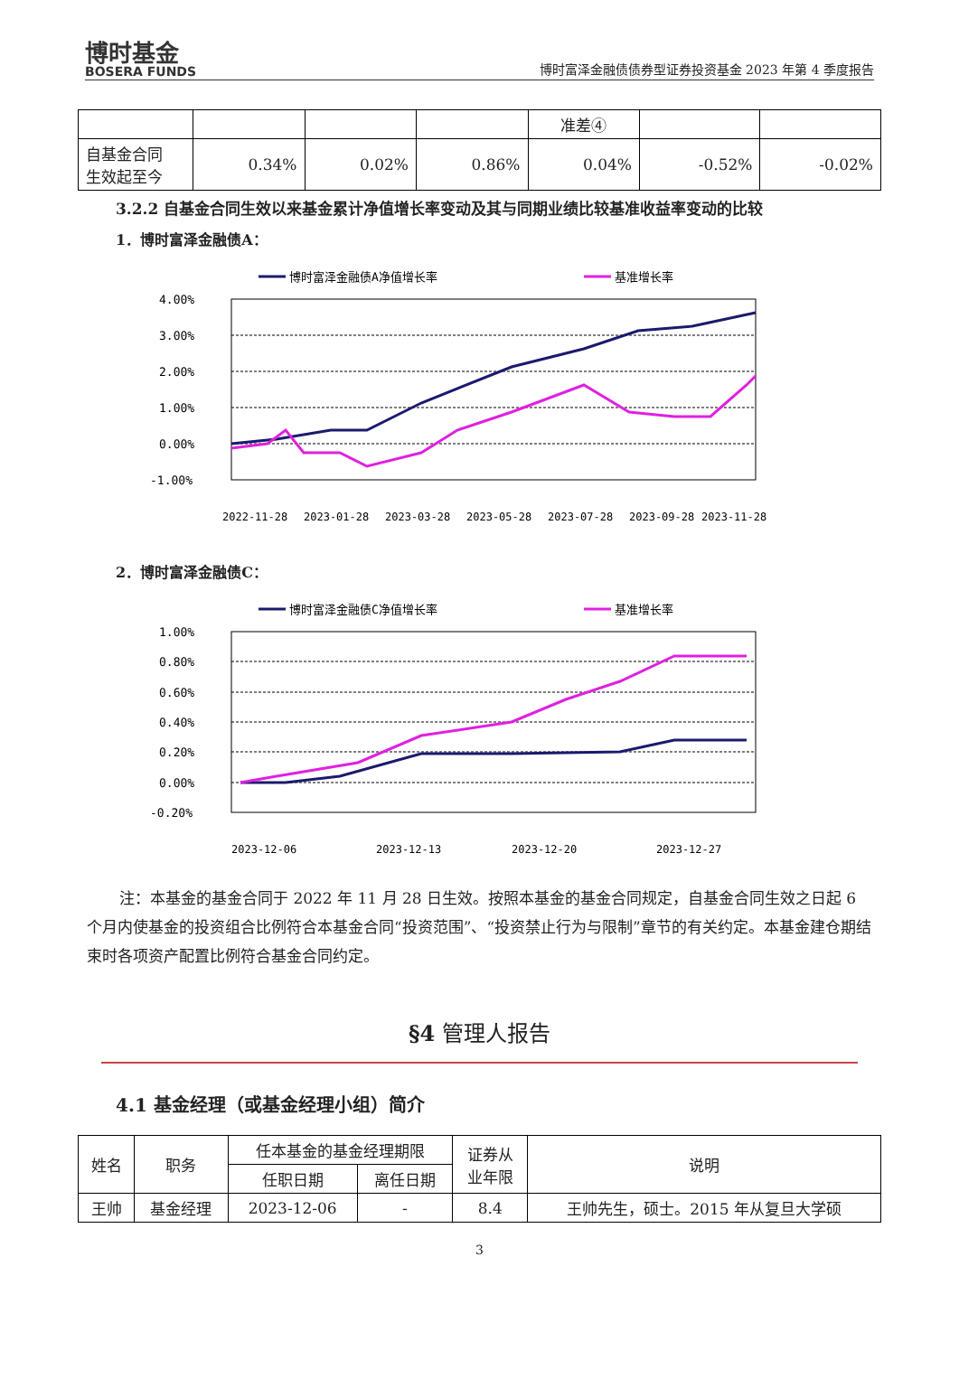博时基金
BOSERA FUNDS
博时富泽金融债债券型证券投资基金 2023 年第 4 季度报告
| | | | | 准差④ | | |
| 自基金合同 生效起至今 | 0.34% | 0.02% | 0.86% | 0.04% | -0.52% | -0.02% |
3.2.2 自基金合同生效以来基金累计净值增长率变动及其与同期业绩比较基准收益率变动的比较
1．博时富泽金融债A：
博时富泽金融债A净值增长率
基准增长率
4.00%
3.00%
2.00%
1.00%
0.00%
-1.00%
2022-11-28
2023-01-28
2023-03-28
2023-05-28
2023-07-28
2023-09-28
2023-11-28
2．博时富泽金融债C：
博时富泽金融债C净值增长率
基准增长率
1.00%
0.80%
0.60%
0.40%
0.20%
0.00%
-0.20%
2023-12-06
2023-12-13
2023-12-20
2023-12-27
注：本基金的基金合同于 2022 年 11 月 28 日生效。按照本基金的基金合同规定，自基金合同生效之日起 6 个月内使基金的投资组合比例符合本基金合同“投资范围”、“投资禁止行为与限制”章节的有关约定。本基金建仓期结束时各项资产配置比例符合基金合同约定。
§4 管理人报告
4.1 基金经理（或基金经理小组）简介
| 姓名 | 职务 | 任本基金的基金经理期限 | | 证券从 业年限 | 说明 |
| | | 任职日期 | 离任日期 | | |
| 王帅 | 基金经理 | 2023-12-06 | - | 8.4 | 王帅先生，硕士。2015 年从复旦大学硕 |
3